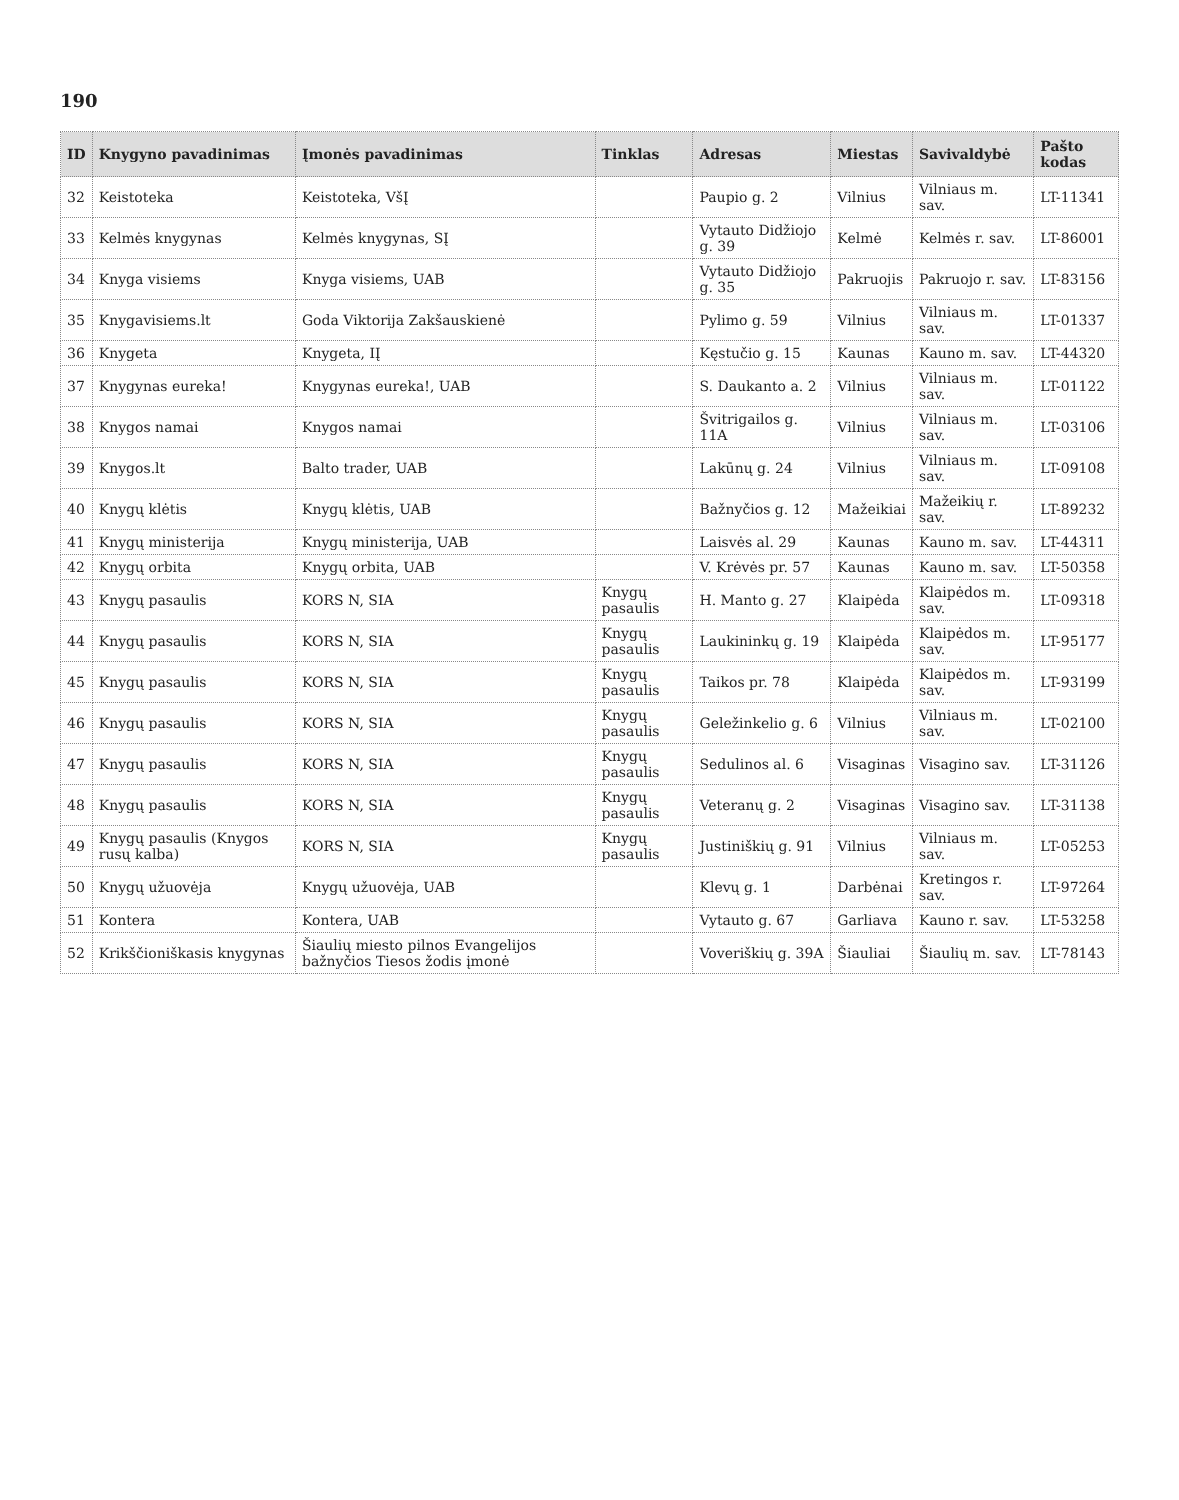190
| ID | Knygyno pavadinimas | Įmonės pavadinimas | Tinklas | Adresas | Miestas | Savivaldybė | Pašto kodas |
| --- | --- | --- | --- | --- | --- | --- | --- |
| 32 | Keistoteka | Keistoteka, VšĮ | | Paupio g. 2 | Vilnius | Vilniaus m. sav. | LT-11341 |
| 33 | Kelmės knygynas | Kelmės knygynas, SĮ | | Vytauto Didžiojo g. 39 | Kelmė | Kelmės r. sav. | LT-86001 |
| 34 | Knyga visiems | Knyga visiems, UAB | | Vytauto Didžiojo g. 35 | Pakruojis | Pakruojo r. sav. | LT-83156 |
| 35 | Knygavisiems.lt | Goda Viktorija Zakšauskienė | | Pylimo g. 59 | Vilnius | Vilniaus m. sav. | LT-01337 |
| 36 | Knygeta | Knygeta, IĮ | | Kęstučio g. 15 | Kaunas | Kauno m. sav. | LT-44320 |
| 37 | Knygynas eureka! | Knygynas eureka!, UAB | | S. Daukanto a. 2 | Vilnius | Vilniaus m. sav. | LT-01122 |
| 38 | Knygos namai | Knygos namai | | Švitrigailos g. 11A | Vilnius | Vilniaus m. sav. | LT-03106 |
| 39 | Knygos.lt | Balto trader, UAB | | Lakūnų g. 24 | Vilnius | Vilniaus m. sav. | LT-09108 |
| 40 | Knygų klėtis | Knygų klėtis, UAB | | Bažnyčios g. 12 | Mažeikiai | Mažeikių r. sav. | LT-89232 |
| 41 | Knygų ministerija | Knygų ministerija, UAB | | Laisvės al. 29 | Kaunas | Kauno m. sav. | LT-44311 |
| 42 | Knygų orbita | Knygų orbita, UAB | | V. Krėvės pr. 57 | Kaunas | Kauno m. sav. | LT-50358 |
| 43 | Knygų pasaulis | KORS N, SIA | Knygų pasaulis | H. Manto g. 27 | Klaipėda | Klaipėdos m. sav. | LT-09318 |
| 44 | Knygų pasaulis | KORS N, SIA | Knygų pasaulis | Laukininkų g. 19 | Klaipėda | Klaipėdos m. sav. | LT-95177 |
| 45 | Knygų pasaulis | KORS N, SIA | Knygų pasaulis | Taikos pr. 78 | Klaipėda | Klaipėdos m. sav. | LT-93199 |
| 46 | Knygų pasaulis | KORS N, SIA | Knygų pasaulis | Geležinkelio g. 6 | Vilnius | Vilniaus m. sav. | LT-02100 |
| 47 | Knygų pasaulis | KORS N, SIA | Knygų pasaulis | Sedulinos al. 6 | Visaginas | Visagino sav. | LT-31126 |
| 48 | Knygų pasaulis | KORS N, SIA | Knygų pasaulis | Veteranų g. 2 | Visaginas | Visagino sav. | LT-31138 |
| 49 | Knygų pasaulis (Knygos rusų kalba) | KORS N, SIA | Knygų pasaulis | Justiniškių g. 91 | Vilnius | Vilniaus m. sav. | LT-05253 |
| 50 | Knygų užuovėja | Knygų užuovėja, UAB | | Klevų g. 1 | Darbėnai | Kretingos r. sav. | LT-97264 |
| 51 | Kontera | Kontera, UAB | | Vytauto g. 67 | Garliava | Kauno r. sav. | LT-53258 |
| 52 | Krikščioniškasis knygynas | Šiaulių miesto pilnos Evangelijos bažnyčios Tiesos žodis įmonė | | Voveriškių g. 39A | Šiauliai | Šiaulių m. sav. | LT-78143 |